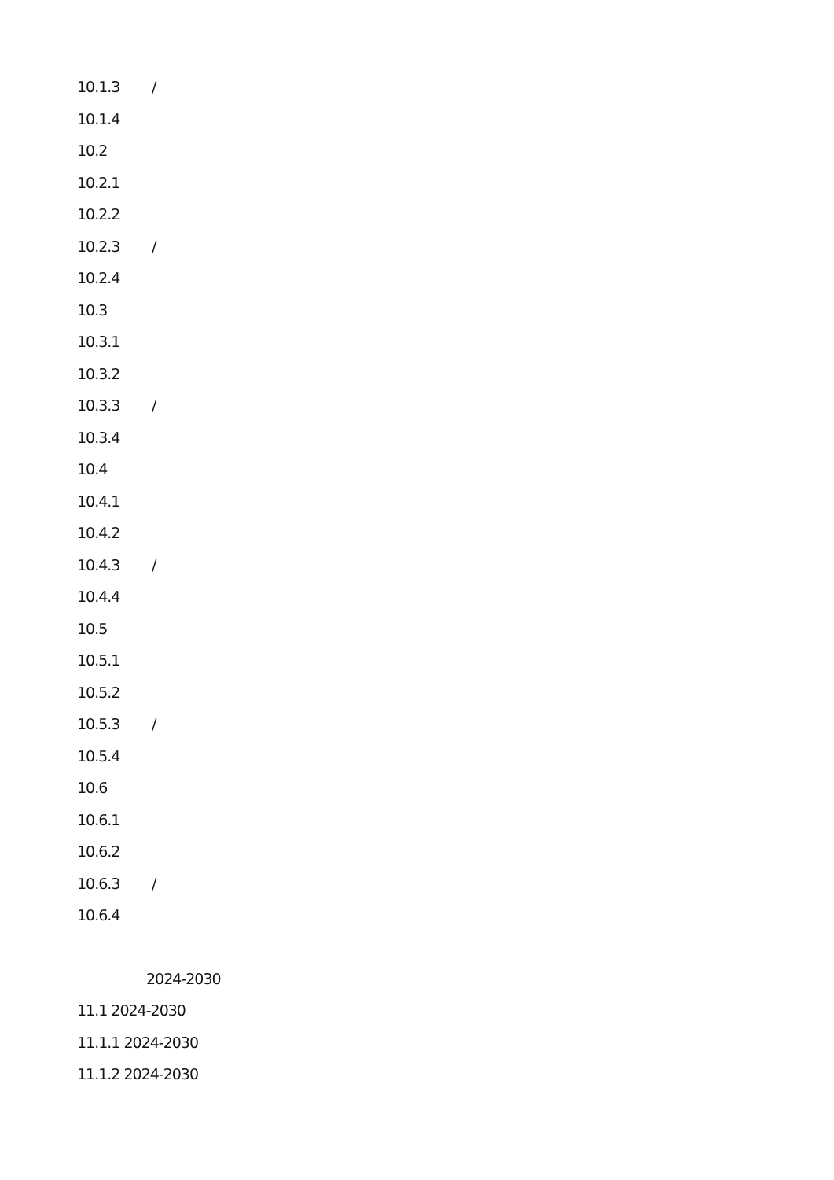10.1.3 /
10.1.4
10.2
10.2.1
10.2.2
10.2.3 /
10.2.4
10.3
10.3.1
10.3.2
10.3.3 /
10.3.4
10.4
10.4.1
10.4.2
10.4.3 /
10.4.4
10.5
10.5.1
10.5.2
10.5.3 /
10.5.4
10.6
10.6.1
10.6.2
10.6.3 /
10.6.4
2024-2030
11.1 2024-2030
11.1.1 2024-2030
11.1.2 2024-2030